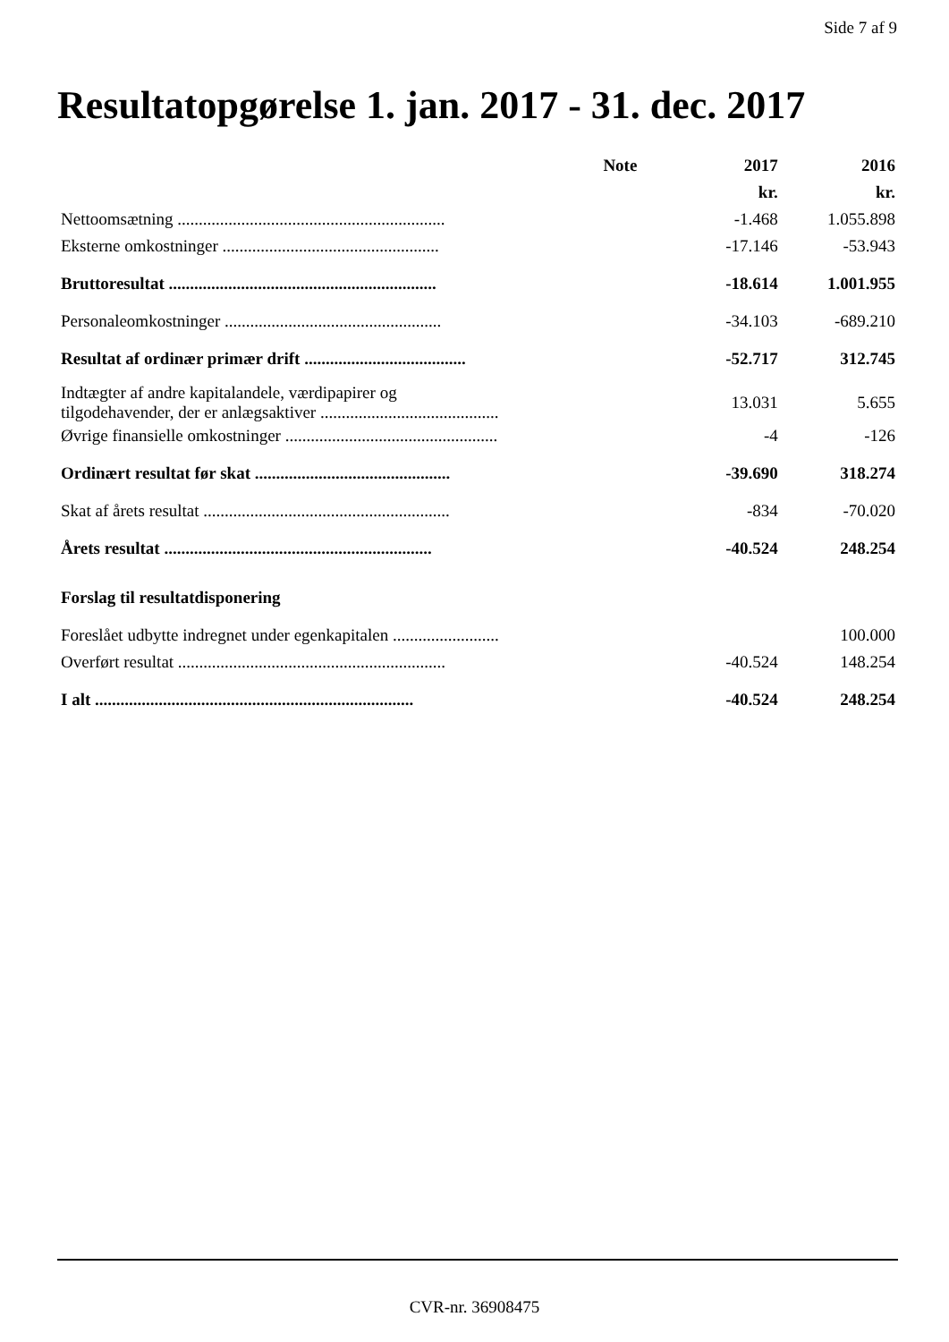Side 7 af 9
Resultatopgørelse 1. jan. 2017 - 31. dec. 2017
| | Note | 2017 | 2016 |
| --- | --- | --- | --- |
| | | kr. | kr. |
| Nettoomsætning ............................................................... | | -1.468 | 1.055.898 |
| Eksterne omkostninger ................................................... | | -17.146 | -53.943 |
| Bruttoresultat ............................................................... | | -18.614 | 1.001.955 |
| Personaleomkostninger ................................................... | | -34.103 | -689.210 |
| Resultat af ordinær primær drift ...................................... | | -52.717 | 312.745 |
| Indtægter af andre kapitalandele, værdipapirer og tilgodehavender, der er anlægsaktiver .......................................... | | 13.031 | 5.655 |
| Øvrige finansielle omkostninger .................................................. | | -4 | -126 |
| Ordinært resultat før skat .............................................. | | -39.690 | 318.274 |
| Skat af årets resultat .......................................................... | | -834 | -70.020 |
| Årets resultat ............................................................... | | -40.524 | 248.254 |
| Forslag til resultatdisponering | | | |
| Foreslået udbytte indregnet under egenkapitalen ......................... | | | 100.000 |
| Overført resultat ............................................................... | | -40.524 | 148.254 |
| I alt ........................................................................... | | -40.524 | 248.254 |
CVR-nr. 36908475